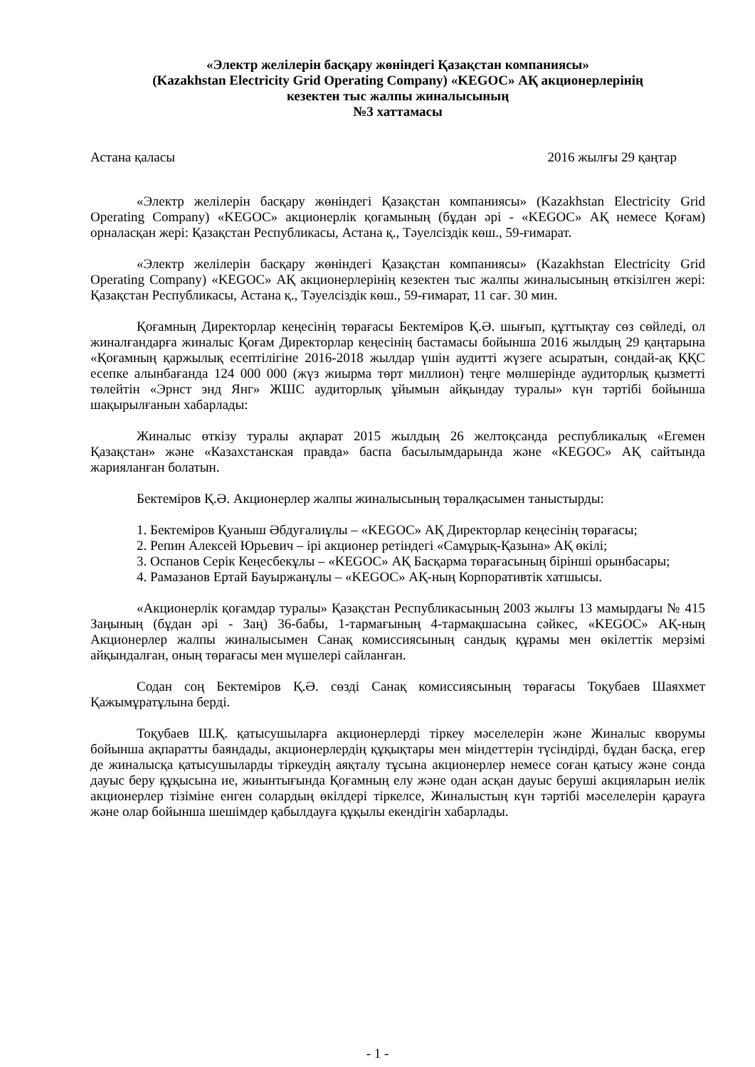«Электр желілерін басқару жөніндегі Қазақстан компаниясы»
(Kazakhstan Electricity Grid Operating Company) «KEGOC» АҚ акционерлерінің
кезектен тыс жалпы жиналысының
№3 хаттамасы
Астана қаласы 2016 жылғы 29 қаңтар
«Электр желілерін басқару жөніндегі Қазақстан компаниясы» (Kazakhstan Electricity Grid Operating Company) «KEGOC» акционерлік қоғамының (бұдан әрі - «KEGOC» АҚ немесе Қоғам) орналасқан жері: Қазақстан Республикасы, Астана қ., Тәуелсіздік көш., 59-ғимарат.
«Электр желілерін басқару жөніндегі Қазақстан компаниясы» (Kazakhstan Electricity Grid Operating Company) «KEGOC» АҚ акционерлерінің кезектен тыс жалпы жиналысының өткізілген жері: Қазақстан Республикасы, Астана қ., Тәуелсіздік көш., 59-ғимарат, 11 сағ. 30 мин.
Қоғамның Директорлар кеңесінің төрағасы Бектеміров Қ.Ә. шығып, құттықтау сөз сөйледі, ол жиналғандарға жиналыс Қоғам Директорлар кеңесінің бастамасы бойынша 2016 жылдың 29 қаңтарына «Қоғамның қаржылық есептілігіне 2016-2018 жылдар үшін аудитті жүзеге асыратын, сондай-ақ ҚҚС есепке алынбағанда 124 000 000 (жүз жиырма төрт миллион) теңге мөлшерінде аудиторлық қызметті төлейтін «Эрнст энд Янг» ЖШС аудиторлық ұйымын айқындау туралы» күн тәртібі бойынша шақырылғанын хабарлады:
Жиналыс өткізу туралы ақпарат 2015 жылдың 26 желтоқсанда республикалық «Егемен Қазақстан» және «Казахстанская правда» баспа басылымдарында және «KEGOC» АҚ сайтында жарияланған болатын.
Бектеміров Қ.Ә. Акционерлер жалпы жиналысының төралқасымен таныстырды:
1. Бектеміров Қуаныш Әбдуғалиұлы – «KEGOC» АҚ Директорлар кеңесінің төрағасы;
2. Репин Алексей Юрьевич – ірі акционер ретіндегі «Самұрық-Қазына» АҚ өкілі;
3. Оспанов Серік Кеңесбекұлы – «KEGOC» АҚ Басқарма төрағасының бірінші орынбасары;
4. Рамазанов Ертай Бауыржанұлы – «KEGOC» АҚ-ның Корпоративтік хатшысы.
«Акционерлік қоғамдар туралы» Қазақстан Республикасының 2003 жылғы 13 мамырдағы № 415 Заңының (бұдан әрі - Заң) 36-бабы, 1-тармағының 4-тармақшасына сәйкес, «KEGOC» АҚ-ның Акционерлер жалпы жиналысымен Санақ комиссиясының сандық құрамы мен өкілеттік мерзімі айқындалған, оның төрағасы мен мүшелері сайланған.
Содан соң Бектеміров Қ.Ә. сөзді Санақ комиссиясының төрағасы Тоқубаев Шаяхмет Қажымұратұлына берді.
Тоқубаев Ш.Қ. қатысушыларға акционерлерді тіркеу мәселелерін және Жиналыс кворумы бойынша ақпаратты баяндады, акционерлердің құқықтары мен міндеттерін түсіндірді, бұдан басқа, егер де жиналысқа қатысушыларды тіркеудің аяқталу тұсына акционерлер немесе соған қатысу және сонда дауыс беру құқысына ие, жиынтығында Қоғамның елу және одан асқан дауыс беруші акцияларын иелік акционерлер тізіміне енген солардың өкілдері тіркелсе, Жиналыстың күн тәртібі мәселелерін қарауға және олар бойынша шешімдер қабылдауға құқылы екендігін хабарлады.
- 1 -